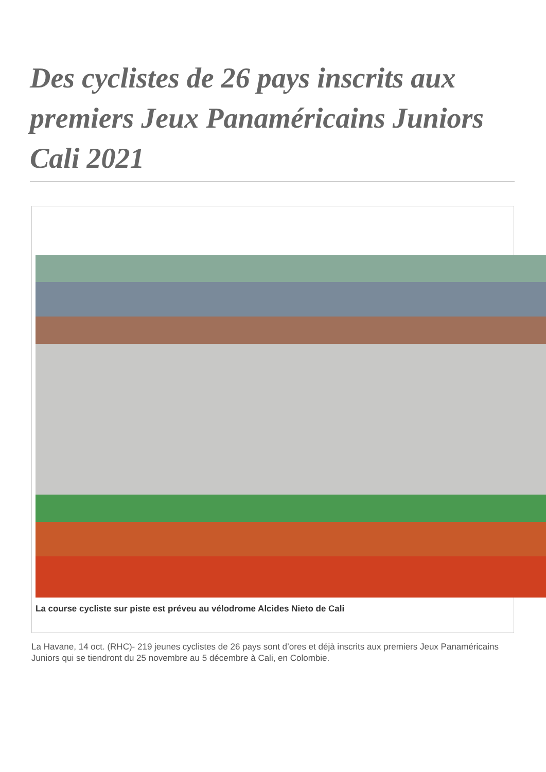Des cyclistes de 26 pays inscrits aux premiers Jeux Panaméricains Juniors Cali 2021
La course cycliste sur piste est préveu au vélodrome Alcides Nieto de Cali
La Havane, 14 oct. (RHC)- 219 jeunes cyclistes de 26 pays sont d’ores et déjà inscrits aux premiers Jeux Panaméricains Juniors qui se tiendront du 25 novembre au 5 décembre à Cali, en Colombie.